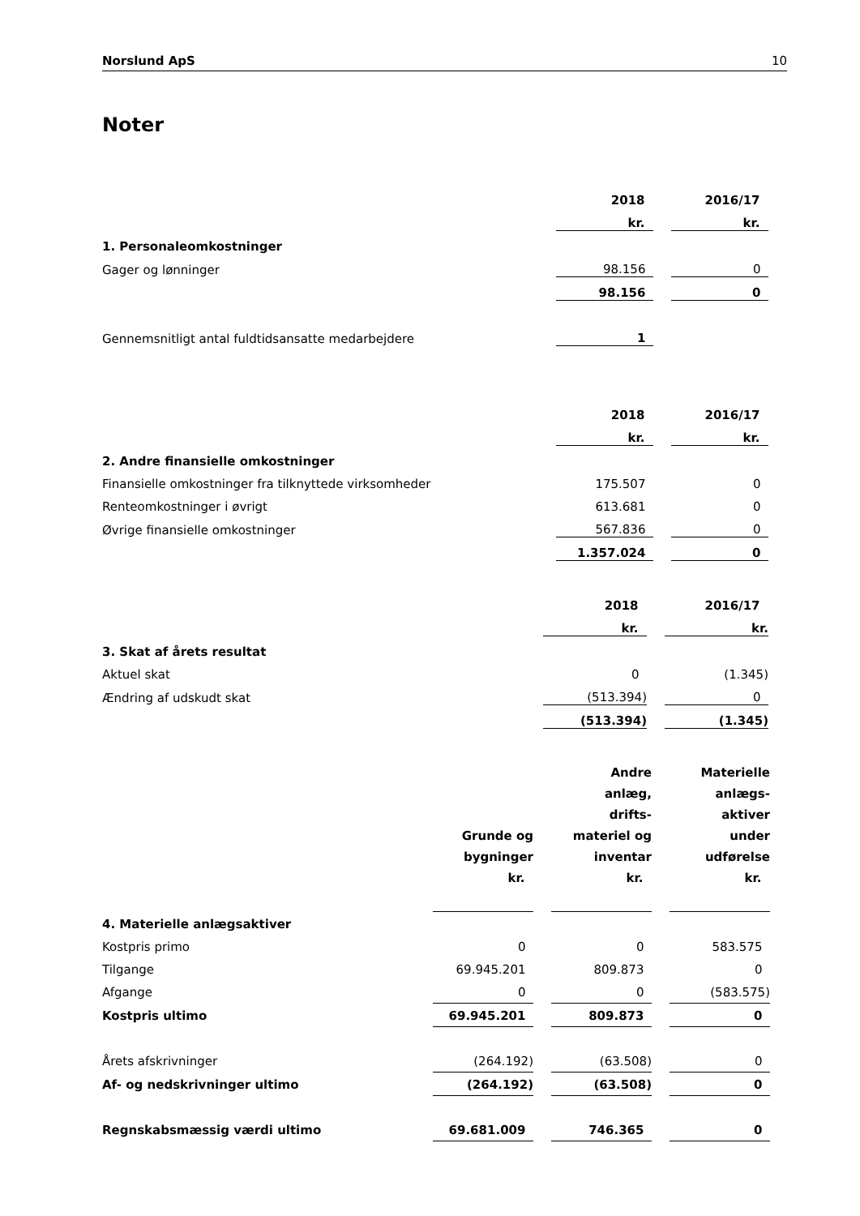Norslund ApS 10
Noter
| | 2018 | | 2016/17 |
| --- | --- | --- | --- |
| | kr. | | kr. |
| 1. Personaleomkostninger | | | |
| Gager og lønninger | 98.156 | | 0 |
| | 98.156 | | 0 |
| Gennemsnitligt antal fuldtidsansatte medarbejdere | 1 | | |
| | 2018 | | 2016/17 |
| --- | --- | --- | --- |
| | kr. | | kr. |
| 2. Andre finansielle omkostninger | | | |
| Finansielle omkostninger fra tilknyttede virksomheder | 175.507 | | 0 |
| Renteomkostninger i øvrigt | 613.681 | | 0 |
| Øvrige finansielle omkostninger | 567.836 | | 0 |
| | 1.357.024 | | 0 |
| | 2018 | | 2016/17 |
| --- | --- | --- | --- |
| | kr. | | kr. |
| 3. Skat af årets resultat | | | |
| Aktuel skat | 0 | | (1.345) |
| Ændring af udskudt skat | (513.394) | | 0 |
| | (513.394) | | (1.345) |
| | Grunde og bygninger kr. | | Andre anlæg, drifts- materiel og inventar kr. | | Materielle anlægs- aktiver under udførelse kr. |
| --- | --- | --- | --- | --- | --- |
| 4. Materielle anlægsaktiver | | | | | |
| Kostpris primo | 0 | | 0 | | 583.575 |
| Tilgange | 69.945.201 | | 809.873 | | 0 |
| Afgange | 0 | | 0 | | (583.575) |
| Kostpris ultimo | 69.945.201 | | 809.873 | | 0 |
| Årets afskrivninger | (264.192) | | (63.508) | | 0 |
| Af- og nedskrivninger ultimo | (264.192) | | (63.508) | | 0 |
| Regnskabsmæssig værdi ultimo | 69.681.009 | | 746.365 | | 0 |